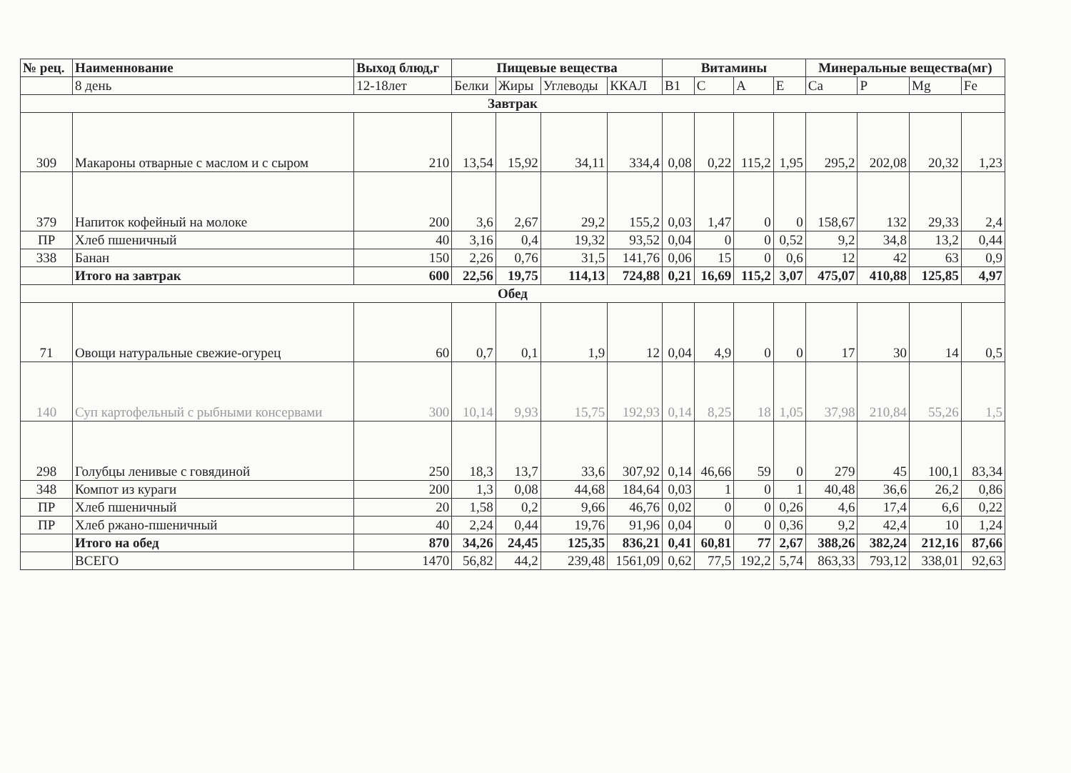| № рец. | Наименнование | Выход блюд,г | Пищевые вещества | | | | Витамины | | | | Минеральные вещества(мг) | | | |
| --- | --- | --- | --- | --- | --- | --- | --- | --- | --- | --- | --- | --- | --- | --- |
| | 8 день | 12-18лет | Белки | Жиры | Углеводы | ККАЛ | В1 | С | А | Е | Са | Р | Mg | Fe |
| Завтрак | | | | | | | | | | | | | | |
| 309 | Макароны отварные с маслом и с сыром | 210 | 13,54 | 15,92 | 34,11 | 334,4 | 0,08 | 0,22 | 115,2 | 1,95 | 295,2 | 202,08 | 20,32 | 1,23 |
| 379 | Напиток кофейный на молоке | 200 | 3,6 | 2,67 | 29,2 | 155,2 | 0,03 | 1,47 | 0 | 0 | 158,67 | 132 | 29,33 | 2,4 |
| ПР | Хлеб пшеничный | 40 | 3,16 | 0,4 | 19,32 | 93,52 | 0,04 | 0 | 0 | 0,52 | 9,2 | 34,8 | 13,2 | 0,44 |
| 338 | Банан | 150 | 2,26 | 0,76 | 31,5 | 141,76 | 0,06 | 15 | 0 | 0,6 | 12 | 42 | 63 | 0,9 |
| | Итого на завтрак | 600 | 22,56 | 19,75 | 114,13 | 724,88 | 0,21 | 16,69 | 115,2 | 3,07 | 475,07 | 410,88 | 125,85 | 4,97 |
| Обед | | | | | | | | | | | | | | |
| 71 | Овощи натуральные свежие-огурец | 60 | 0,7 | 0,1 | 1,9 | 12 | 0,04 | 4,9 | 0 | 0 | 17 | 30 | 14 | 0,5 |
| 140 | Суп картофельный с рыбными консервами | 300 | 10,14 | 9,93 | 15,75 | 192,93 | 0,14 | 8,25 | 18 | 1,05 | 37,98 | 210,84 | 55,26 | 1,5 |
| 298 | Голубцы ленивые с говядиной | 250 | 18,3 | 13,7 | 33,6 | 307,92 | 0,14 | 46,66 | 59 | 0 | 279 | 45 | 100,1 | 83,34 |
| 348 | Компот из кураги | 200 | 1,3 | 0,08 | 44,68 | 184,64 | 0,03 | 1 | 0 | 1 | 40,48 | 36,6 | 26,2 | 0,86 |
| ПР | Хлеб пшеничный | 20 | 1,58 | 0,2 | 9,66 | 46,76 | 0,02 | 0 | 0 | 0,26 | 4,6 | 17,4 | 6,6 | 0,22 |
| ПР | Хлеб ржано-пшеничный | 40 | 2,24 | 0,44 | 19,76 | 91,96 | 0,04 | 0 | 0 | 0,36 | 9,2 | 42,4 | 10 | 1,24 |
| | Итого на обед | 870 | 34,26 | 24,45 | 125,35 | 836,21 | 0,41 | 60,81 | 77 | 2,67 | 388,26 | 382,24 | 212,16 | 87,66 |
| | ВСЕГО | 1470 | 56,82 | 44,2 | 239,48 | 1561,09 | 0,62 | 77,5 | 192,2 | 5,74 | 863,33 | 793,12 | 338,01 | 92,63 |